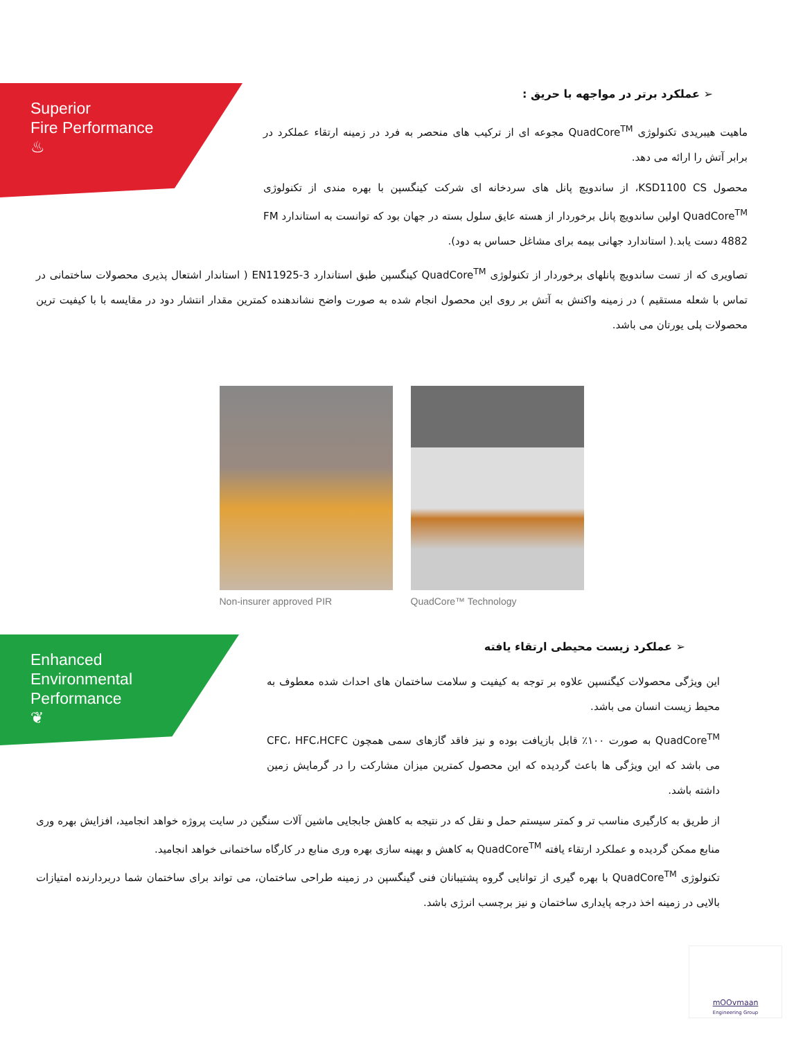Superior
Fire Performance
♨
➢ عملکرد برتر در مواجهه با حریق :
ماهیت هیبریدی تکنولوژی QuadCore<sup>TM</sup> مجوعه ای از ترکیب های منحصر به فرد در زمینه ارتقاء عملکرد در برابر آتش را ارائه می دهد.
محصول KSD1100 CS، از ساندویچ پانل های سردخانه ای شرکت کینگسپن با بهره مندی از تکنولوژی QuadCore<sup>TM</sup> اولین ساندویچ پانل برخوردار از هسته عایق سلول بسته در جهان بود که توانست به استاندارد FM 4882 دست یابد.( استاندارد جهانی بیمه برای مشاغل حساس به دود).
تصاویری که از تست ساندویچ پانلهای برخوردار از تکنولوژی QuadCore<sup>TM</sup> کینگسپن طبق استاندارد EN11925-3 ( استاندار اشتعال پذیری محصولات ساختمانی در تماس با شعله مستقیم ) در زمینه واکنش به آتش بر روی این محصول انجام شده به صورت واضح نشاندهنده کمترین مقدار انتشار دود در مقایسه با با کیفیت ترین محصولات پلی یورتان می باشد.
Non-insurer approved PIR QuadCore™ Technology
Enhanced
Environmental
Performance
❦
➢ عملکرد زیست محیطی ارتقاء یافته
این ویژگی محصولات کیگنسپن علاوه بر توجه به کیفیت و سلامت ساختمان های احداث شده معطوف به محیط زیست انسان می باشد.
QuadCore<sup>TM</sup> به صورت ۱۰۰٪ قابل بازیافت بوده و نیز فاقد گازهای سمی همچون CFC، HFC،HCFC می باشد که این ویژگی ها باعث گردیده که این محصول کمترین میزان مشارکت را در گرمایش زمین داشته باشد.
از طریق به کارگیری مناسب تر و کمتر سیستم حمل و نقل که در نتیجه به کاهش جابجایی ماشین آلات سنگین در سایت پروژه خواهد انجامید، افزایش بهره وری منابع ممکن گردیده و عملکرد ارتقاء یافته QuadCore<sup>TM</sup> به کاهش و بهینه سازی بهره وری منابع در کارگاه ساختمانی خواهد انجامید.
تکنولوژی QuadCore<sup>TM</sup> با بهره گیری از توانایی گروه پشتیبانان فنی گینگسپن در زمینه طراحی ساختمان، می تواند برای ساختمان شما دربردارنده امتیازات بالایی در زمینه اخذ درجه پایداری ساختمان و نیز برچسب انرژی باشد.
mOOvmaan
Engineering Group